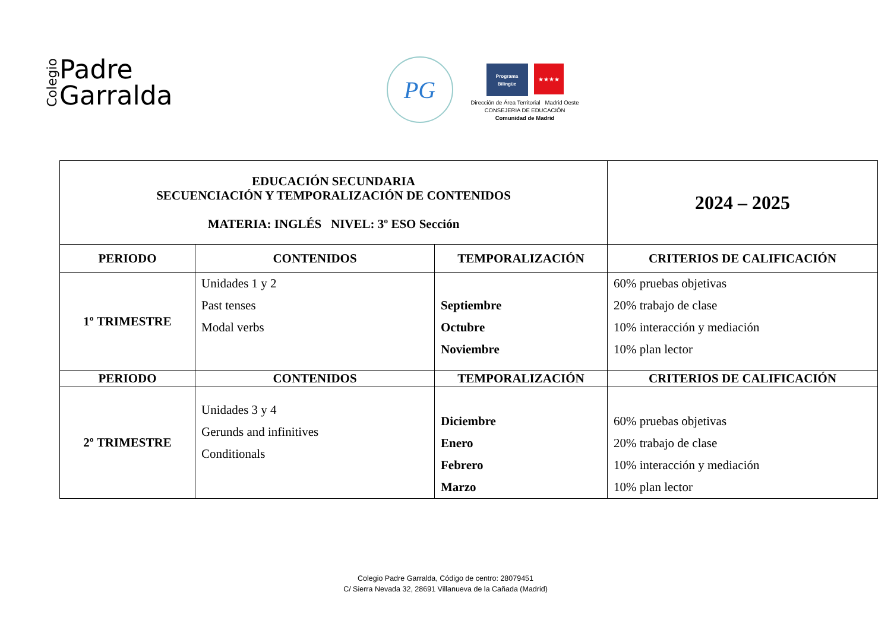Colegio
Padre
Garralda
PG
Programa Bilingüe
★★★★
Dirección de Área Territorial Madrid Oeste
CONSEJERIA DE EDUCACIÓN
Comunidad de Madrid
| EDUCACIÓN SECUNDARIA SECUENCIACIÓN Y TEMPORALIZACIÓN DE CONTENIDOS MATERIA: INGLÉS NIVEL: 3º ESO Sección | | | 2024 – 2025 |
| PERIODO | CONTENIDOS | TEMPORALIZACIÓN | CRITERIOS DE CALIFICACIÓN |
| 1º TRIMESTRE | Unidades 1 y 2 Past tenses Modal verbs | Septiembre Octubre Noviembre | 60% pruebas objetivas 20% trabajo de clase 10% interacción y mediación 10% plan lector |
| PERIODO | CONTENIDOS | TEMPORALIZACIÓN | CRITERIOS DE CALIFICACIÓN |
| 2º TRIMESTRE | Unidades 3 y 4 Gerunds and infinitives Conditionals | Diciembre Enero Febrero Marzo | 60% pruebas objetivas 20% trabajo de clase 10% interacción y mediación 10% plan lector |
Colegio Padre Garralda, Código de centro: 28079451
C/ Sierra Nevada 32, 28691 Villanueva de la Cañada (Madrid)